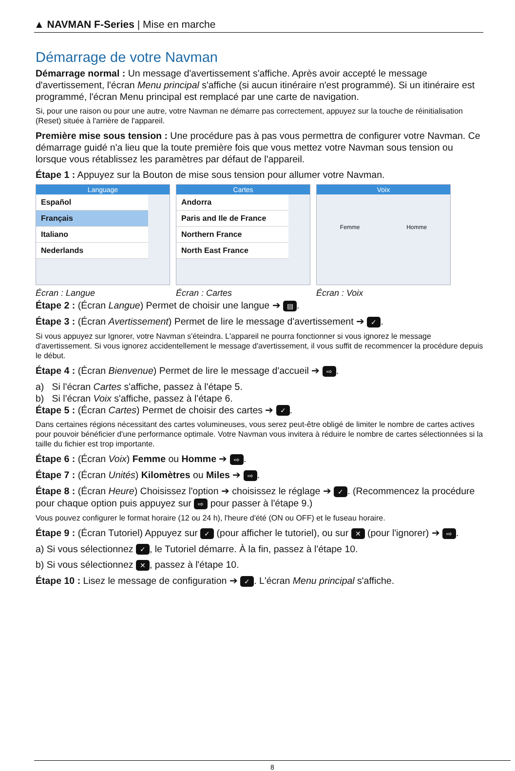▲ NAVMAN F-Series | Mise en marche
Démarrage de votre Navman
Démarrage normal : Un message d'avertissement s'affiche. Après avoir accepté le message d'avertissement, l'écran Menu principal s'affiche (si aucun itinéraire n'est programmé). Si un itinéraire est programmé, l'écran Menu principal est remplacé par une carte de navigation.
Si, pour une raison ou pour une autre, votre Navman ne démarre pas correctement, appuyez sur la touche de réinitialisation (Reset) située à l'arrière de l'appareil.
Première mise sous tension : Une procédure pas à pas vous permettra de configurer votre Navman. Ce démarrage guidé n'a lieu que la toute première fois que vous mettez votre Navman sous tension ou lorsque vous rétablissez les paramètres par défaut de l'appareil.
Étape 1 : Appuyez sur la Bouton de mise sous tension pour allumer votre Navman.
Language
Español
Français
Italiano
Nederlands
Écran : Langue
Cartes
Andorra
Paris and Ile de France
Northern France
North East France
Écran : Cartes
Voix
Femme Homme
Écran : Voix
Étape 2 : (Écran Langue) Permet de choisir une langue ➔ ▤.
Étape 3 : (Écran Avertissement) Permet de lire le message d'avertissement ➔ ✓.
Si vous appuyez sur Ignorer, votre Navman s'éteindra. L'appareil ne pourra fonctionner si vous ignorez le message d'avertissement. Si vous ignorez accidentellement le message d'avertissement, il vous suffit de recommencer la procédure depuis le début.
Étape 4 : (Écran Bienvenue) Permet de lire le message d'accueil ➔ ⇨.
a) Si l'écran Cartes s'affiche, passez à l'étape 5.
b) Si l'écran Voix s'affiche, passez à l'étape 6.
Étape 5 : (Écran Cartes) Permet de choisir des cartes ➔ ✓.
Dans certaines régions nécessitant des cartes volumineuses, vous serez peut-être obligé de limiter le nombre de cartes actives pour pouvoir bénéficier d'une performance optimale. Votre Navman vous invitera à réduire le nombre de cartes sélectionnées si la taille du fichier est trop importante.
Étape 6 : (Écran Voix) Femme ou Homme ➔ ⇨.
Étape 7 : (Écran Unités) Kilomètres ou Miles ➔ ⇨.
Étape 8 : (Écran Heure) Choisissez l'option ➔ choisissez le réglage ➔ ✓. (Recommencez la procédure pour chaque option puis appuyez sur ⇨ pour passer à l'étape 9.)
Vous pouvez configurer le format horaire (12 ou 24 h), l'heure d'été (ON ou OFF) et le fuseau horaire.
Étape 9 : (Écran Tutoriel) Appuyez sur ✓ (pour afficher le tutoriel), ou sur ✕ (pour l'ignorer) ➔ ⇨.
a) Si vous sélectionnez ✓, le Tutoriel démarre. À la fin, passez à l'étape 10.
b) Si vous sélectionnez ✕, passez à l'étape 10.
Étape 10 : Lisez le message de configuration ➔ ✓. L'écran Menu principal s'affiche.
8